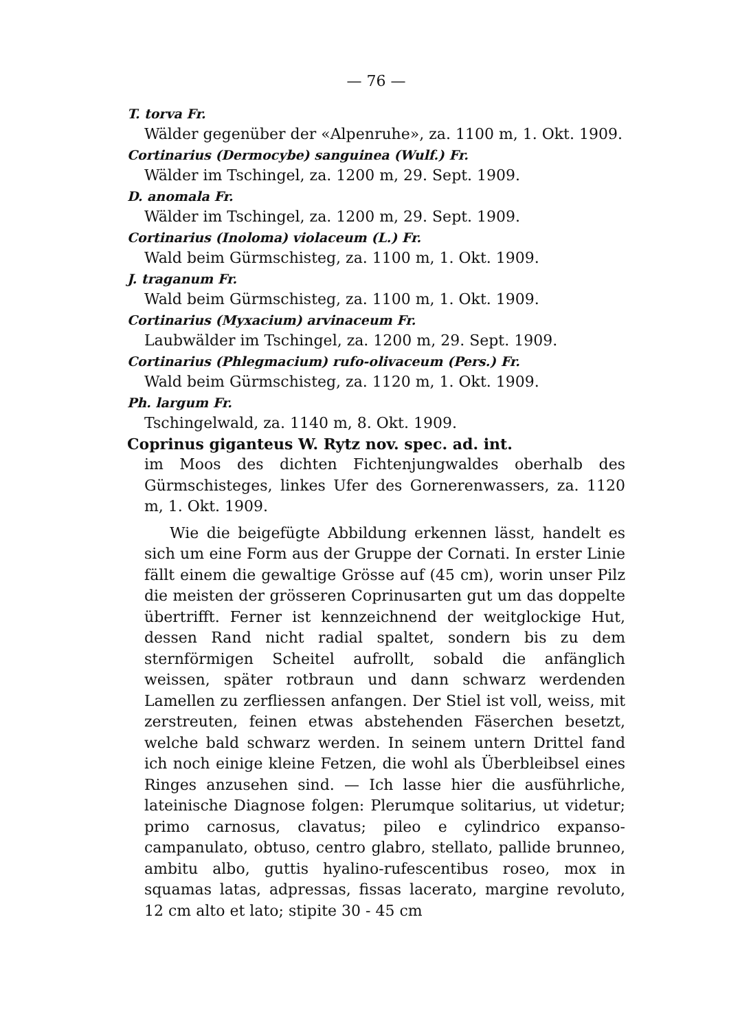— 76 —
T. torva Fr.
Wälder gegenüber der «Alpenruhe», za. 1100 m, 1. Okt. 1909.
Cortinarius (Dermocybe) sanguinea (Wulf.) Fr.
Wälder im Tschingel, za. 1200 m, 29. Sept. 1909.
D. anomala Fr.
Wälder im Tschingel, za. 1200 m, 29. Sept. 1909.
Cortinarius (Inoloma) violaceum (L.) Fr.
Wald beim Gürmschisteg, za. 1100 m, 1. Okt. 1909.
J. traganum Fr.
Wald beim Gürmschisteg, za. 1100 m, 1. Okt. 1909.
Cortinarius (Myxacium) arvinaceum Fr.
Laubwälder im Tschingel, za. 1200 m, 29. Sept. 1909.
Cortinarius (Phlegmacium) rufo-olivaceum (Pers.) Fr.
Wald beim Gürmschisteg, za. 1120 m, 1. Okt. 1909.
Ph. largum Fr.
Tschingelwald, za. 1140 m, 8. Okt. 1909.
Coprinus giganteus W. Rytz nov. spec. ad. int.
im Moos des dichten Fichtenjungwaldes oberhalb des Gürmschisteges, linkes Ufer des Gornerenwassers, za. 1120 m, 1. Okt. 1909.
Wie die beigefügte Abbildung erkennen lässt, handelt es sich um eine Form aus der Gruppe der Cornati. In erster Linie fällt einem die gewaltige Grösse auf (45 cm), worin unser Pilz die meisten der grösseren Coprinusarten gut um das doppelte übertrifft. Ferner ist kennzeichnend der weitglockige Hut, dessen Rand nicht radial spaltet, sondern bis zu dem sternförmigen Scheitel aufrollt, sobald die anfänglich weissen, später rotbraun und dann schwarz werdenden Lamellen zu zerfliessen anfangen. Der Stiel ist voll, weiss, mit zerstreuten, feinen etwas abstehenden Fäserchen besetzt, welche bald schwarz werden. In seinem untern Drittel fand ich noch einige kleine Fetzen, die wohl als Überbleibsel eines Ringes anzusehen sind. — Ich lasse hier die ausführliche, lateinische Diagnose folgen: Plerumque solitarius, ut videtur; primo carnosus, clavatus; pileo e cylindrico expanso-campanulato, obtuso, centro glabro, stellato, pallide brunneo, ambitu albo, guttis hyalino-rufescentibus roseo, mox in squamas latas, adpressas, fissas lacerato, margine revoluto, 12 cm alto et lato; stipite 30 - 45 cm